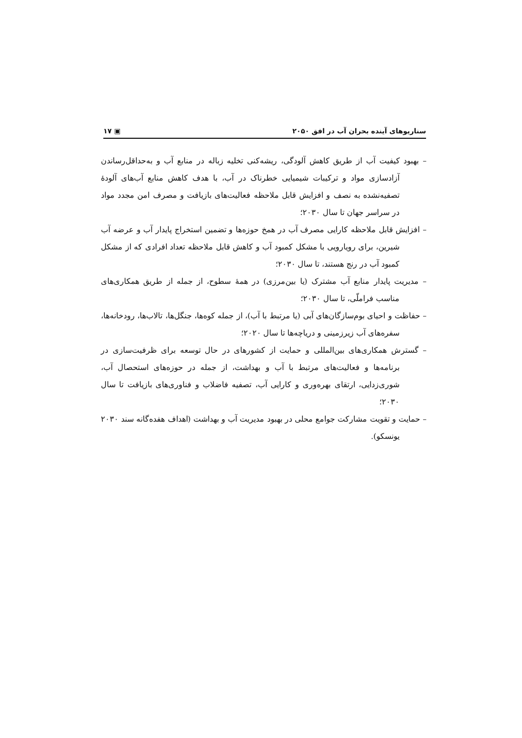سناریوهای آینده بحران آب در افق ۲۰۵۰ ▣ ۱۷
– بهبود کیفیت آب از طریق کاهش آلودگی، ریشه‌کنی تخلیه زباله در منابع آب و به‌حداقل‌رساندن آزادسازی مواد و ترکیبات شیمیایی خطرناک در آب، با هدف کاهش منابع آب‌های آلودهٔ تصفیه‌نشده به نصف و افزایش قابل ملاحظه فعالیت‌های بازیافت و مصرف امن مجدد مواد در سراسر جهان تا سال ۲۰۳۰؛
– افزایش قابل ملاحظه کارایی مصرف آب در همخ حوزه‌ها و تضمین استخراج پایدار آب و عرضه آب شیرین، برای رویارویی با مشکل کمبود آب و کاهش قابل ملاحظه تعداد افرادی که از مشکل کمبود آب در رنج هستند، تا سال ۲۰۳۰؛
– مدیریت پایدار منابع آب مشترک (یا بین‌مرزی) در همهٔ سطوح، از جمله از طریق همکاری‌های مناسب فراملّی، تا سال ۲۰۳۰؛
– حفاظت و احیای بوم‌سازگان‌های آبی (یا مرتبط با آب)، از جمله کوه‌ها، جنگل‌ها، تالاب‌ها، رودخانه‌ها، سفره‌های آب زیرزمینی و دریاچه‌ها تا سال ۲۰۲۰؛
– گسترش همکاری‌های بین‌المللی و حمایت از کشورهای در حال توسعه برای ظرفیت‌سازی در برنامه‌ها و فعالیت‌های مرتبط با آب و بهداشت، از جمله در حوزه‌های استحصال آب، شوری‌زدایی، ارتقای بهره‌وری و کارایی آب، تصفیه فاضلاب و فناوری‌های بازیافت تا سال ۲۰۳۰؛
– حمایت و تقویت مشارکت جوامع محلی در بهبود مدیریت آب و بهداشت (اهداف هفده‌گانه سند ۲۰۳۰ یونسکو).